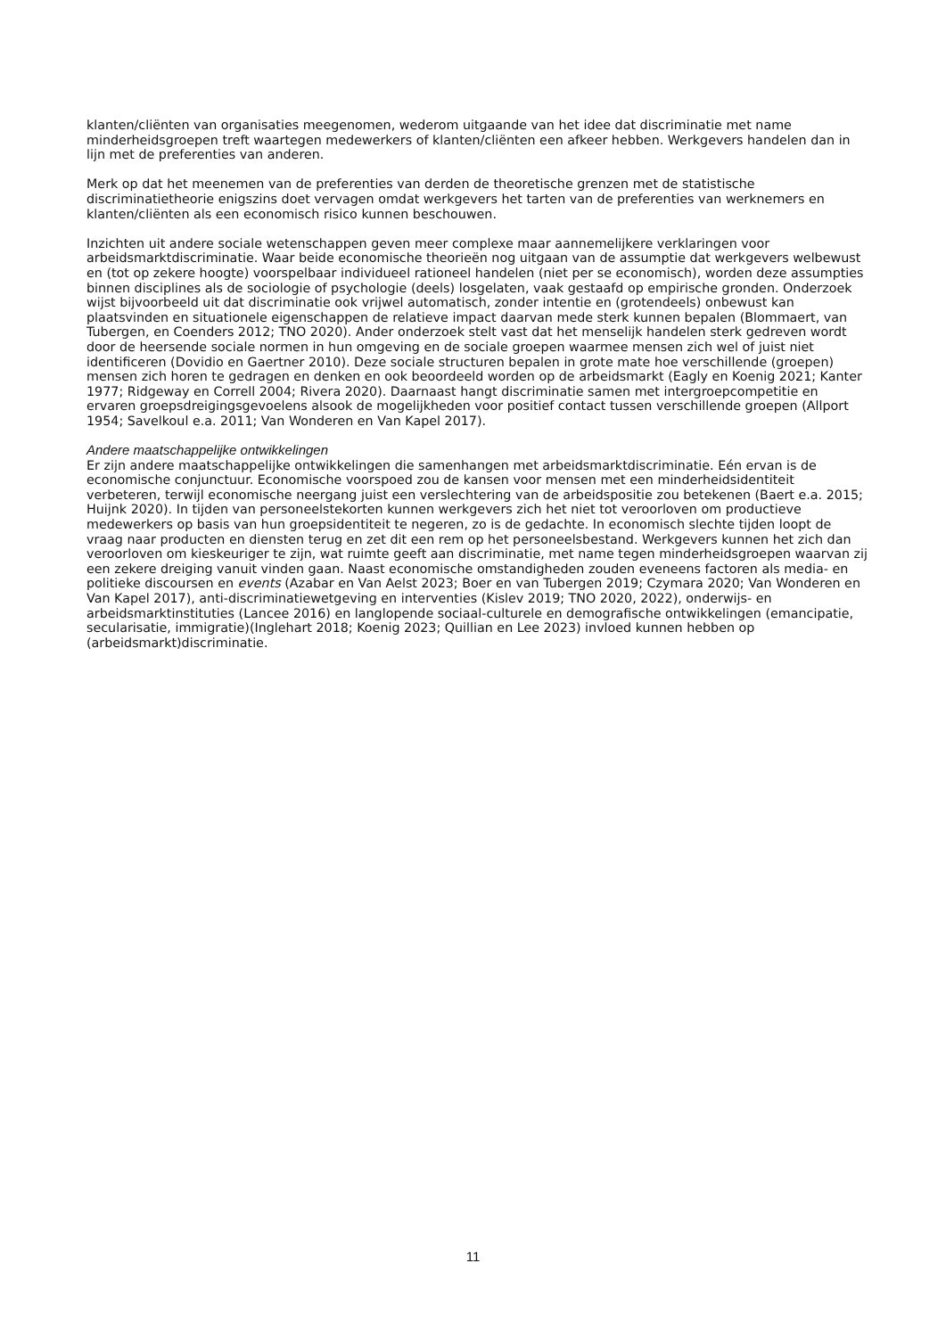klanten/cliënten van organisaties meegenomen, wederom uitgaande van het idee dat discriminatie met name minderheidsgroepen treft waartegen medewerkers of klanten/cliënten een afkeer hebben. Werkgevers handelen dan in lijn met de preferenties van anderen.
Merk op dat het meenemen van de preferenties van derden de theoretische grenzen met de statistische discriminatietheorie enigszins doet vervagen omdat werkgevers het tarten van de preferenties van werknemers en klanten/cliënten als een economisch risico kunnen beschouwen.
Inzichten uit andere sociale wetenschappen geven meer complexe maar aannemelijkere verklaringen voor arbeidsmarktdiscriminatie. Waar beide economische theorieën nog uitgaan van de assumptie dat werkgevers welbewust en (tot op zekere hoogte) voorspelbaar individueel rationeel handelen (niet per se economisch), worden deze assumpties binnen disciplines als de sociologie of psychologie (deels) losgelaten, vaak gestaafd op empirische gronden. Onderzoek wijst bijvoorbeeld uit dat discriminatie ook vrijwel automatisch, zonder intentie en (grotendeels) onbewust kan plaatsvinden en situationele eigenschappen de relatieve impact daarvan mede sterk kunnen bepalen (Blommaert, van Tubergen, en Coenders 2012; TNO 2020). Ander onderzoek stelt vast dat het menselijk handelen sterk gedreven wordt door de heersende sociale normen in hun omgeving en de sociale groepen waarmee mensen zich wel of juist niet identificeren (Dovidio en Gaertner 2010). Deze sociale structuren bepalen in grote mate hoe verschillende (groepen) mensen zich horen te gedragen en denken en ook beoordeeld worden op de arbeidsmarkt (Eagly en Koenig 2021; Kanter 1977; Ridgeway en Correll 2004; Rivera 2020). Daarnaast hangt discriminatie samen met intergroepcompetitie en ervaren groepsdreigingsgevoelens alsook de mogelijkheden voor positief contact tussen verschillende groepen (Allport 1954; Savelkoul e.a. 2011; Van Wonderen en Van Kapel 2017).
Andere maatschappelijke ontwikkelingen
Er zijn andere maatschappelijke ontwikkelingen die samenhangen met arbeidsmarktdiscriminatie. Eén ervan is de economische conjunctuur. Economische voorspoed zou de kansen voor mensen met een minderheidsidentiteit verbeteren, terwijl economische neergang juist een verslechtering van de arbeidspositie zou betekenen (Baert e.a. 2015; Huijnk 2020). In tijden van personeelstekorten kunnen werkgevers zich het niet tot veroorloven om productieve medewerkers op basis van hun groepsidentiteit te negeren, zo is de gedachte. In economisch slechte tijden loopt de vraag naar producten en diensten terug en zet dit een rem op het personeelsbestand. Werkgevers kunnen het zich dan veroorloven om kieskeuriger te zijn, wat ruimte geeft aan discriminatie, met name tegen minderheidsgroepen waarvan zij een zekere dreiging vanuit vinden gaan. Naast economische omstandigheden zouden eveneens factoren als media- en politieke discoursen en events (Azabar en Van Aelst 2023; Boer en van Tubergen 2019; Czymara 2020; Van Wonderen en Van Kapel 2017), anti-discriminatiewetgeving en interventies (Kislev 2019; TNO 2020, 2022), onderwijs- en arbeidsmarktinstituties (Lancee 2016) en langlopende sociaal-culturele en demografische ontwikkelingen (emancipatie, secularisatie, immigratie)(Inglehart 2018; Koenig 2023; Quillian en Lee 2023) invloed kunnen hebben op (arbeidsmarkt)discriminatie.
11